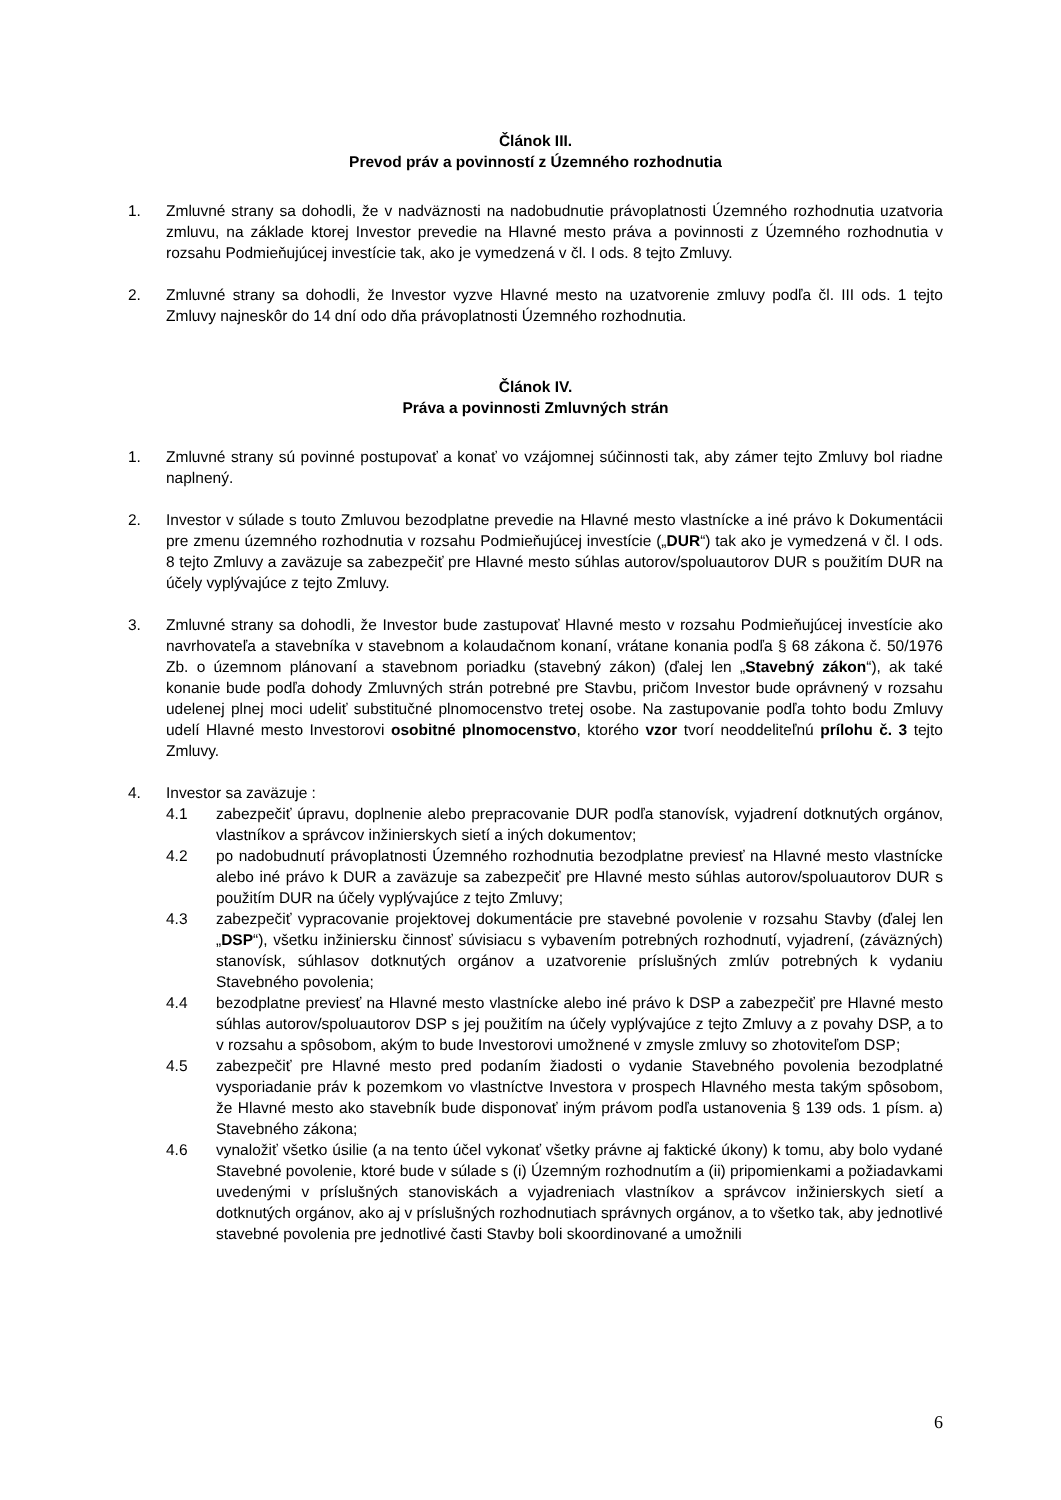Článok III.
Prevod práv a povinností z Územného rozhodnutia
1. Zmluvné strany sa dohodli, že v nadväznosti na nadobudnutie právoplatnosti Územného rozhodnutia uzatvoria zmluvu, na základe ktorej Investor prevedie na Hlavné mesto práva a povinnosti z Územného rozhodnutia v rozsahu Podmieňujúcej investície tak, ako je vymedzená v čl. I ods. 8 tejto Zmluvy.
2. Zmluvné strany sa dohodli, že Investor vyzve Hlavné mesto na uzatvorenie zmluvy podľa čl. III ods. 1 tejto Zmluvy najneskôr do 14 dní odo dňa právoplatnosti Územného rozhodnutia.
Článok IV.
Práva a povinnosti Zmluvných strán
1. Zmluvné strany sú povinné postupovať a konať vo vzájomnej súčinnosti tak, aby zámer tejto Zmluvy bol riadne naplnený.
2. Investor v súlade s touto Zmluvou bezodplatne prevedie na Hlavné mesto vlastnícke a iné právo k Dokumentácii pre zmenu územného rozhodnutia v rozsahu Podmieňujúcej investície („DUR“) tak ako je vymedzená v čl. I ods. 8 tejto Zmluvy a zaväzuje sa zabezpečiť pre Hlavné mesto súhlas autorov/spoluautorov DUR s použitím DUR na účely vyplývajúce z tejto Zmluvy.
3. Zmluvné strany sa dohodli, že Investor bude zastupovať Hlavné mesto v rozsahu Podmieňujúcej investície ako navrhovateľa a stavebníka v stavebnom a kolaudačnom konaní, vrátane konania podľa § 68 zákona č. 50/1976 Zb. o územnom plánovaní a stavebnom poriadku (stavebný zákon) (ďalej len „Stavebný zákon“), ak také konanie bude podľa dohody Zmluvných strán potrebné pre Stavbu, pričom Investor bude oprávnený v rozsahu udelenej plnej moci udeliť substitučné plnomocenstvo tretej osobe. Na zastupovanie podľa tohto bodu Zmluvy udelí Hlavné mesto Investorovi osobitné plnomocenstvo, ktorého vzor tvorí neoddeliteľnú prílohu č. 3 tejto Zmluvy.
4. Investor sa zaväzuje :
4.1 zabezpečiť úpravu, doplnenie alebo prepracovanie DUR podľa stanovísk, vyjadrení dotknutých orgánov, vlastníkov a správcov inžinierskych sietí a iných dokumentov;
4.2 po nadobudnutí právoplatnosti Územného rozhodnutia bezodplatne previesť na Hlavné mesto vlastnícke alebo iné právo k DUR a zaväzuje sa zabezpečiť pre Hlavné mesto súhlas autorov/spoluautorov DUR s použitím DUR na účely vyplývajúce z tejto Zmluvy;
4.3 zabezpečiť vypracovanie projektovej dokumentácie pre stavebné povolenie v rozsahu Stavby (ďalej len „DSP“), všetku inžiniersku činnosť súvisiacu s vybavením potrebných rozhodnutí, vyjadrení, (záväzných) stanovísk, súhlasov dotknutých orgánov a uzatvorenie príslušných zmlúv potrebných k vydaniu Stavebného povolenia;
4.4 bezodplatne previesť na Hlavné mesto vlastnícke alebo iné právo k DSP a zabezpečiť pre Hlavné mesto súhlas autorov/spoluautorov DSP s jej použitím na účely vyplývajúce z tejto Zmluvy a z povahy DSP, a to v rozsahu a spôsobom, akým to bude Investorovi umožnené v zmysle zmluvy so zhotoviteľom DSP;
4.5 zabezpečiť pre Hlavné mesto pred podaním žiadosti o vydanie Stavebného povolenia bezodplatné vysporiadanie práv k pozemkom vo vlastníctve Investora v prospech Hlavného mesta takým spôsobom, že Hlavné mesto ako stavebník bude disponovať iným právom podľa ustanovenia § 139 ods. 1 písm. a) Stavebného zákona;
4.6 vynaložiť všetko úsilie (a na tento účel vykonať všetky právne aj faktické úkony) k tomu, aby bolo vydané Stavebné povolenie, ktoré bude v súlade s (i) Územným rozhodnutím a (ii) pripomienkami a požiadavkami uvedenými v príslušných stanoviskách a vyjadreniach vlastníkov a správcov inžinierskych sietí a dotknutých orgánov, ako aj v príslušných rozhodnutiach správnych orgánov, a to všetko tak, aby jednotlivé stavebné povolenia pre jednotlivé časti Stavby boli skoordinované a umožnili
6